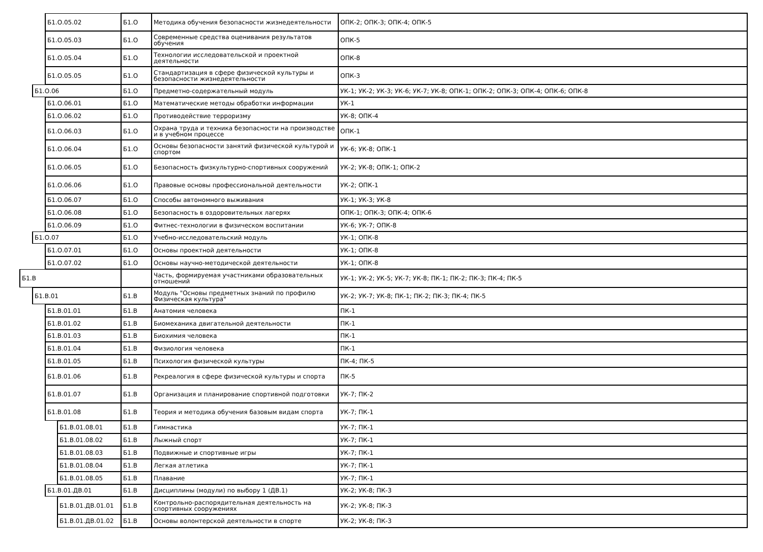| Б1.О.05.02 | Б1.О | Методика обучения безопасности жизнедеятельности | ОПК-2; ОПК-3; ОПК-4; ОПК-5 |
| Б1.О.05.03 | Б1.О | Современные средства оценивания результатов обучения | ОПК-5 |
| Б1.О.05.04 | Б1.О | Технологии исследовательской и проектной деятельности | ОПК-8 |
| Б1.О.05.05 | Б1.О | Стандартизация в сфере физической культуры и безопасности жизнедеятельности | ОПК-3 |
| Б1.О.06 | Б1.О | Предметно-содержательный модуль | УК-1; УК-2; УК-3; УК-6; УК-7; УК-8; ОПК-1; ОПК-2; ОПК-3; ОПК-4; ОПК-6; ОПК-8 |
| Б1.О.06.01 | Б1.О | Математические методы обработки информации | УК-1 |
| Б1.О.06.02 | Б1.О | Противодействие терроризму | УК-8; ОПК-4 |
| Б1.О.06.03 | Б1.О | Охрана труда и техника безопасности на производстве и в учебном процессе | ОПК-1 |
| Б1.О.06.04 | Б1.О | Основы безопасности занятий физической культурой и спортом | УК-6; УК-8; ОПК-1 |
| Б1.О.06.05 | Б1.О | Безопасность физкультурно-спортивных сооружений | УК-2; УК-8; ОПК-1; ОПК-2 |
| Б1.О.06.06 | Б1.О | Правовые основы профессиональной деятельности | УК-2; ОПК-1 |
| Б1.О.06.07 | Б1.О | Способы автономного выживания | УК-1; УК-3; УК-8 |
| Б1.О.06.08 | Б1.О | Безопасность в оздоровительных лагерях | ОПК-1; ОПК-3; ОПК-4; ОПК-6 |
| Б1.О.06.09 | Б1.О | Фитнес-технологии в физическом воспитании | УК-6; УК-7; ОПК-8 |
| Б1.О.07 | Б1.О | Учебно-исследовательский модуль | УК-1; ОПК-8 |
| Б1.О.07.01 | Б1.О | Основы проектной деятельности | УК-1; ОПК-8 |
| Б1.О.07.02 | Б1.О | Основы научно-методической деятельности | УК-1; ОПК-8 |
| Б1.В | | Часть, формируемая участниками образовательных отношений | УК-1; УК-2; УК-5; УК-7; УК-8; ПК-1; ПК-2; ПК-3; ПК-4; ПК-5 |
| Б1.В.01 | Б1.В | Модуль "Основы предметных знаний по профилю Физическая культура" | УК-2; УК-7; УК-8; ПК-1; ПК-2; ПК-3; ПК-4; ПК-5 |
| Б1.В.01.01 | Б1.В | Анатомия человека | ПК-1 |
| Б1.В.01.02 | Б1.В | Биомеханика двигательной деятельности | ПК-1 |
| Б1.В.01.03 | Б1.В | Биохимия человека | ПК-1 |
| Б1.В.01.04 | Б1.В | Физиология человека | ПК-1 |
| Б1.В.01.05 | Б1.В | Психология физической культуры | ПК-4; ПК-5 |
| Б1.В.01.06 | Б1.В | Рекреалогия в сфере физической культуры и спорта | ПК-5 |
| Б1.В.01.07 | Б1.В | Организация и планирование спортивной подготовки | УК-7; ПК-2 |
| Б1.В.01.08 | Б1.В | Теория и методика обучения базовым видам спорта | УК-7; ПК-1 |
| Б1.В.01.08.01 | Б1.В | Гимнастика | УК-7; ПК-1 |
| Б1.В.01.08.02 | Б1.В | Лыжный спорт | УК-7; ПК-1 |
| Б1.В.01.08.03 | Б1.В | Подвижные и спортивные игры | УК-7; ПК-1 |
| Б1.В.01.08.04 | Б1.В | Легкая атлетика | УК-7; ПК-1 |
| Б1.В.01.08.05 | Б1.В | Плавание | УК-7; ПК-1 |
| Б1.В.01.ДВ.01 | Б1.В | Дисциплины (модули) по выбору 1 (ДВ.1) | УК-2; УК-8; ПК-3 |
| Б1.В.01.ДВ.01.01 | Б1.В | Контрольно-распорядительная деятельность на спортивных сооружениях | УК-2; УК-8; ПК-3 |
| Б1.В.01.ДВ.01.02 | Б1.В | Основы волонтерской деятельности в спорте | УК-2; УК-8; ПК-3 |